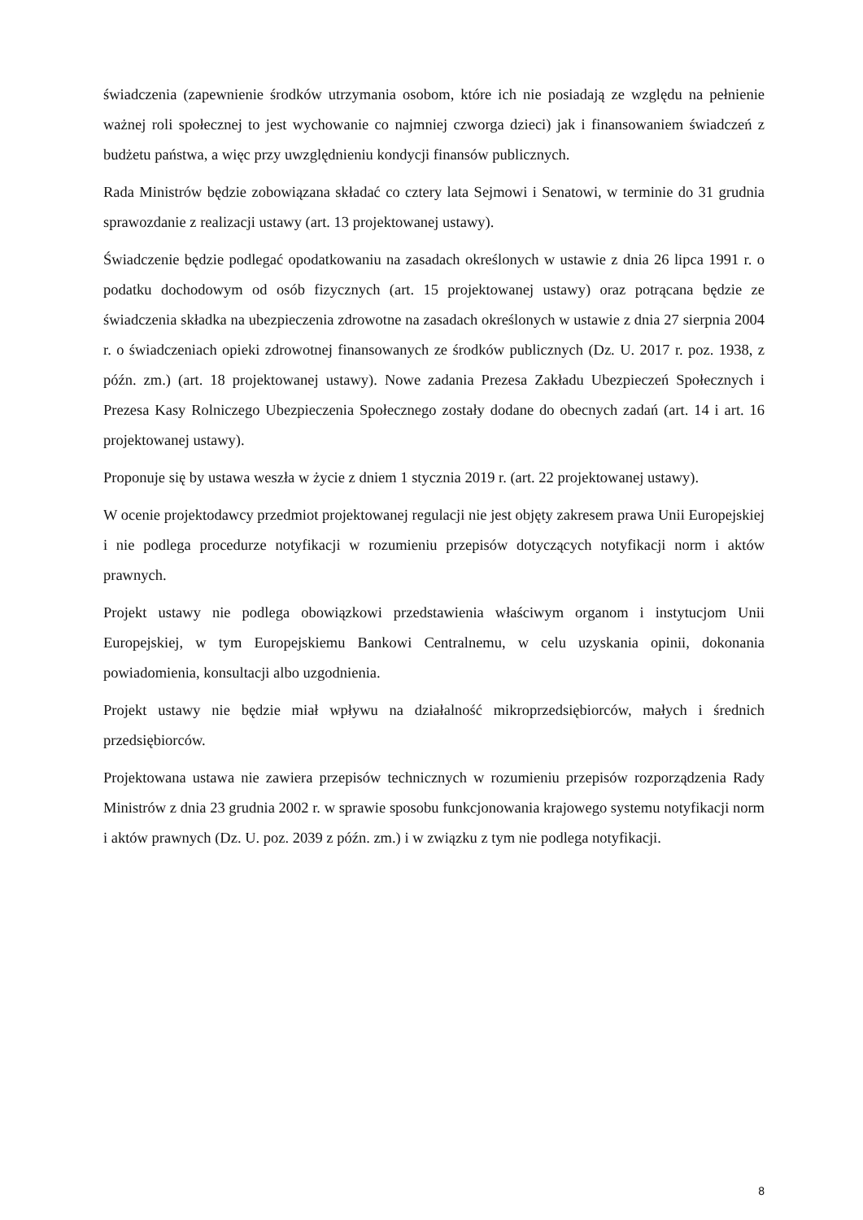świadczenia (zapewnienie środków utrzymania osobom, które ich nie posiadają ze względu na pełnienie ważnej roli społecznej to jest wychowanie co najmniej czworga dzieci) jak i finansowaniem świadczeń z budżetu państwa, a więc przy uwzględnieniu kondycji finansów publicznych.
Rada Ministrów będzie zobowiązana składać co cztery lata Sejmowi i Senatowi, w terminie do 31 grudnia sprawozdanie z realizacji ustawy (art. 13 projektowanej ustawy).
Świadczenie będzie podlegać opodatkowaniu na zasadach określonych w ustawie z dnia 26 lipca 1991 r. o podatku dochodowym od osób fizycznych (art. 15 projektowanej ustawy) oraz potrącana będzie ze świadczenia składka na ubezpieczenia zdrowotne na zasadach określonych w ustawie z dnia 27 sierpnia 2004 r. o świadczeniach opieki zdrowotnej finansowanych ze środków publicznych (Dz. U. 2017 r. poz. 1938, z późn. zm.) (art. 18 projektowanej ustawy). Nowe zadania Prezesa Zakładu Ubezpieczeń Społecznych i Prezesa Kasy Rolniczego Ubezpieczenia Społecznego zostały dodane do obecnych zadań (art. 14 i art. 16 projektowanej ustawy).
Proponuje się by ustawa weszła w życie z dniem 1 stycznia 2019 r. (art. 22 projektowanej ustawy).
W ocenie projektodawcy przedmiot projektowanej regulacji nie jest objęty zakresem prawa Unii Europejskiej i nie podlega procedurze notyfikacji w rozumieniu przepisów dotyczących notyfikacji norm i aktów prawnych.
Projekt ustawy nie podlega obowiązkowi przedstawienia właściwym organom i instytucjom Unii Europejskiej, w tym Europejskiemu Bankowi Centralnemu, w celu uzyskania opinii, dokonania powiadomienia, konsultacji albo uzgodnienia.
Projekt ustawy nie będzie miał wpływu na działalność mikroprzedsiębiorców, małych i średnich przedsiębiorców.
Projektowana ustawa nie zawiera przepisów technicznych w rozumieniu przepisów rozporządzenia Rady Ministrów z dnia 23 grudnia 2002 r. w sprawie sposobu funkcjonowania krajowego systemu notyfikacji norm i aktów prawnych (Dz. U. poz. 2039 z późn. zm.) i w związku z tym nie podlega notyfikacji.
8